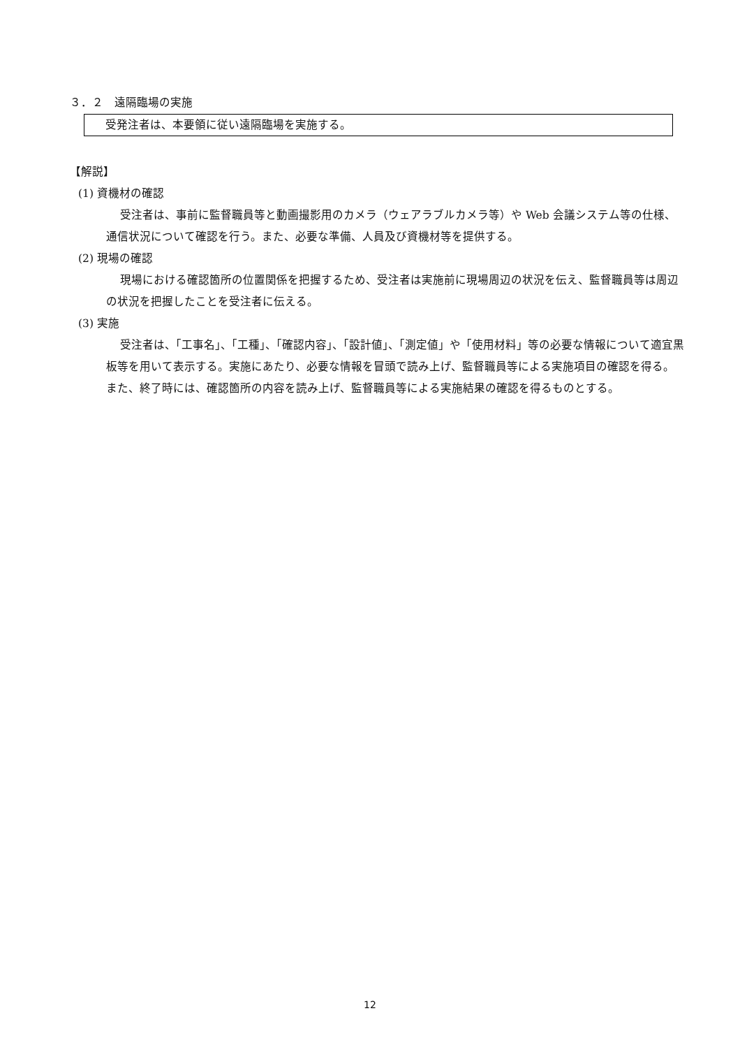３．２　遠隔臨場の実施
受発注者は、本要領に従い遠隔臨場を実施する。
【解説】
(1) 資機材の確認
受注者は、事前に監督職員等と動画撮影用のカメラ（ウェアラブルカメラ等）や Web 会議システム等の仕様、通信状況について確認を行う。また、必要な準備、人員及び資機材等を提供する。
(2) 現場の確認
現場における確認箇所の位置関係を把握するため、受注者は実施前に現場周辺の状況を伝え、監督職員等は周辺の状況を把握したことを受注者に伝える。
(3) 実施
受注者は、「工事名」、「工種」、「確認内容」、「設計値」、「測定値」や「使用材料」等の必要な情報について適宜黒板等を用いて表示する。実施にあたり、必要な情報を冒頭で読み上げ、監督職員等による実施項目の確認を得る。また、終了時には、確認箇所の内容を読み上げ、監督職員等による実施結果の確認を得るものとする。
12